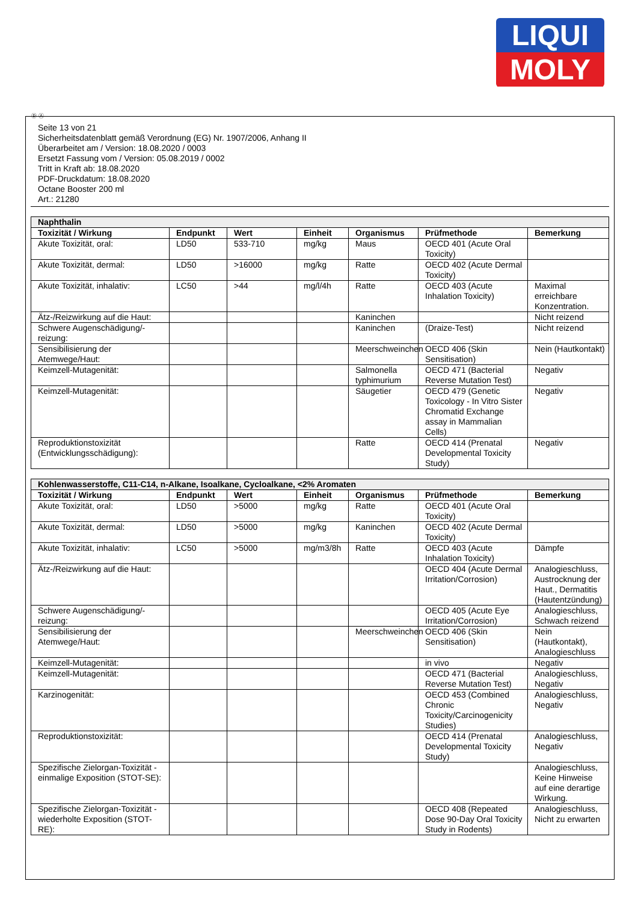LIQUI
MOLY
Ⓓ Ⓐ
Seite 13 von 21
Sicherheitsdatenblatt gemäß Verordnung (EG) Nr. 1907/2006, Anhang II
Überarbeitet am / Version: 18.08.2020 / 0003
Ersetzt Fassung vom / Version: 05.08.2019 / 0002
Tritt in Kraft ab: 18.08.2020
PDF-Druckdatum: 18.08.2020
Octane Booster 200 ml
Art.: 21280
| Naphthalin | | | | | | |
| --- | --- | --- | --- | --- | --- | --- |
| Toxizität / Wirkung | Endpunkt | Wert | Einheit | Organismus | Prüfmethode | Bemerkung |
| Akute Toxizität, oral: | LD50 | 533-710 | mg/kg | Maus | OECD 401 (Acute Oral Toxicity) | |
| Akute Toxizität, dermal: | LD50 | >16000 | mg/kg | Ratte | OECD 402 (Acute Dermal Toxicity) | |
| Akute Toxizität, inhalativ: | LC50 | >44 | mg/l/4h | Ratte | OECD 403 (Acute Inhalation Toxicity) | Maximal erreichbare Konzentration. |
| Ätz-/Reizwirkung auf die Haut: | | | | Kaninchen | | Nicht reizend |
| Schwere Augenschädigung/-reizung: | | | | Kaninchen | (Draize-Test) | Nicht reizend |
| Sensibilisierung der Atemwege/Haut: | | | | Meerschweinchen | OECD 406 (Skin Sensitisation) | Nein (Hautkontakt) |
| Keimzell-Mutagenität: | | | | Salmonella typhimurium | OECD 471 (Bacterial Reverse Mutation Test) | Negativ |
| Keimzell-Mutagenität: | | | | Säugetier | OECD 479 (Genetic Toxicology - In Vitro Sister Chromatid Exchange assay in Mammalian Cells) | Negativ |
| Reproduktionstoxizität (Entwicklungsschädigung): | | | | Ratte | OECD 414 (Prenatal Developmental Toxicity Study) | Negativ |
| Kohlenwasserstoffe, C11-C14, n-Alkane, Isoalkane, Cycloalkane, <2% Aromaten | | | | | | |
| --- | --- | --- | --- | --- | --- | --- |
| Toxizität / Wirkung | Endpunkt | Wert | Einheit | Organismus | Prüfmethode | Bemerkung |
| Akute Toxizität, oral: | LD50 | >5000 | mg/kg | Ratte | OECD 401 (Acute Oral Toxicity) | |
| Akute Toxizität, dermal: | LD50 | >5000 | mg/kg | Kaninchen | OECD 402 (Acute Dermal Toxicity) | |
| Akute Toxizität, inhalativ: | LC50 | >5000 | mg/m3/8h | Ratte | OECD 403 (Acute Inhalation Toxicity) | Dämpfe |
| Ätz-/Reizwirkung auf die Haut: | | | | | OECD 404 (Acute Dermal Irritation/Corrosion) | Analogieschluss, Austrocknung der Haut., Dermatitis (Hautentzündung) |
| Schwere Augenschädigung/-reizung: | | | | | OECD 405 (Acute Eye Irritation/Corrosion) | Analogieschluss, Schwach reizend |
| Sensibilisierung der Atemwege/Haut: | | | | Meerschweinchen | OECD 406 (Skin Sensitisation) | Nein (Hautkontakt), Analogieschluss |
| Keimzell-Mutagenität: | | | | | in vivo | Negativ |
| Keimzell-Mutagenität: | | | | | OECD 471 (Bacterial Reverse Mutation Test) | Analogieschluss, Negativ |
| Karzinogenität: | | | | | OECD 453 (Combined Chronic Toxicity/Carcinogenicity Studies) | Analogieschluss, Negativ |
| Reproduktionstoxizität: | | | | | OECD 414 (Prenatal Developmental Toxicity Study) | Analogieschluss, Negativ |
| Spezifische Zielorgan-Toxizität - einmalige Exposition (STOT-SE): | | | | | | Analogieschluss, Keine Hinweise auf eine derartige Wirkung. |
| Spezifische Zielorgan-Toxizität - wiederholte Exposition (STOT-RE): | | | | | OECD 408 (Repeated Dose 90-Day Oral Toxicity Study in Rodents) | Analogieschluss, Nicht zu erwarten |